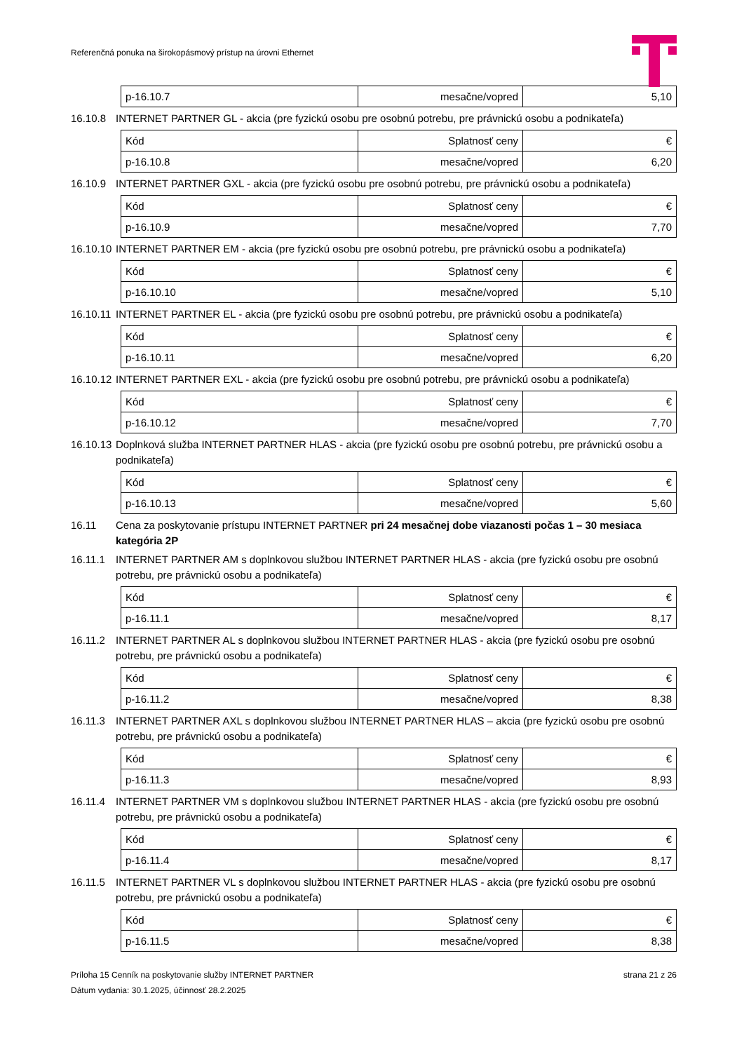Referenčná ponuka na širokopásmový prístup na úrovni Ethernet
| p-16.10.7 | mesačne/vopred | 5,10 |
16.10.8 INTERNET PARTNER GL - akcia (pre fyzickú osobu pre osobnú potrebu, pre právnickú osobu a podnikateľa)
| Kód | Splatnosť ceny | € |
| p-16.10.8 | mesačne/vopred | 6,20 |
16.10.9 INTERNET PARTNER GXL - akcia (pre fyzickú osobu pre osobnú potrebu, pre právnickú osobu a podnikateľa)
| Kód | Splatnosť ceny | € |
| p-16.10.9 | mesačne/vopred | 7,70 |
16.10.10 INTERNET PARTNER EM - akcia (pre fyzickú osobu pre osobnú potrebu, pre právnickú osobu a podnikateľa)
| Kód | Splatnosť ceny | € |
| p-16.10.10 | mesačne/vopred | 5,10 |
16.10.11 INTERNET PARTNER EL - akcia (pre fyzickú osobu pre osobnú potrebu, pre právnickú osobu a podnikateľa)
| Kód | Splatnosť ceny | € |
| p-16.10.11 | mesačne/vopred | 6,20 |
16.10.12 INTERNET PARTNER EXL - akcia (pre fyzickú osobu pre osobnú potrebu, pre právnickú osobu a podnikateľa)
| Kód | Splatnosť ceny | € |
| p-16.10.12 | mesačne/vopred | 7,70 |
16.10.13 Doplnková služba INTERNET PARTNER HLAS - akcia (pre fyzickú osobu pre osobnú potrebu, pre právnickú osobu a podnikateľa)
| Kód | Splatnosť ceny | € |
| p-16.10.13 | mesačne/vopred | 5,60 |
16.11 Cena za poskytovanie prístupu INTERNET PARTNER pri 24 mesačnej dobe viazanosti počas 1 – 30 mesiaca kategória 2P
16.11.1 INTERNET PARTNER AM s doplnkovou službou INTERNET PARTNER HLAS - akcia (pre fyzickú osobu pre osobnú potrebu, pre právnickú osobu a podnikateľa)
| Kód | Splatnosť ceny | € |
| p-16.11.1 | mesačne/vopred | 8,17 |
16.11.2 INTERNET PARTNER AL s doplnkovou službou INTERNET PARTNER HLAS - akcia (pre fyzickú osobu pre osobnú potrebu, pre právnickú osobu a podnikateľa)
| Kód | Splatnosť ceny | € |
| p-16.11.2 | mesačne/vopred | 8,38 |
16.11.3 INTERNET PARTNER AXL s doplnkovou službou INTERNET PARTNER HLAS – akcia (pre fyzickú osobu pre osobnú potrebu, pre právnickú osobu a podnikateľa)
| Kód | Splatnosť ceny | € |
| p-16.11.3 | mesačne/vopred | 8,93 |
16.11.4 INTERNET PARTNER VM s doplnkovou službou INTERNET PARTNER HLAS - akcia (pre fyzickú osobu pre osobnú potrebu, pre právnickú osobu a podnikateľa)
| Kód | Splatnosť ceny | € |
| p-16.11.4 | mesačne/vopred | 8,17 |
16.11.5 INTERNET PARTNER VL s doplnkovou službou INTERNET PARTNER HLAS - akcia (pre fyzickú osobu pre osobnú potrebu, pre právnickú osobu a podnikateľa)
| Kód | Splatnosť ceny | € |
| p-16.11.5 | mesačne/vopred | 8,38 |
strana 21 z 26 Príloha 15 Cenník na poskytovanie služby INTERNET PARTNER
Dátum vydania: 30.1.2025, účinnosť 28.2.2025